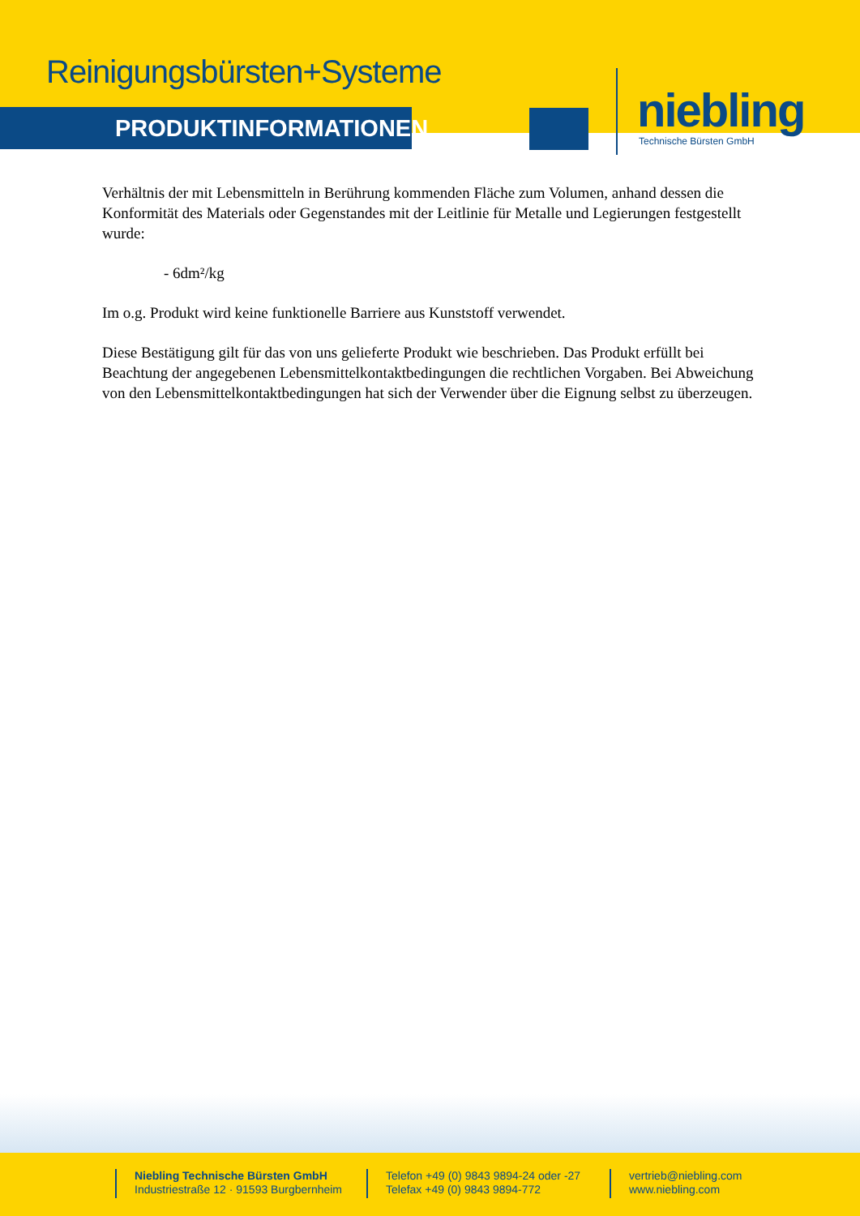Reinigungsbürsten+Systeme
PRODUKTINFORMATIONEN niebling
Technische Bürsten GmbH
Verhältnis der mit Lebensmitteln in Berührung kommenden Fläche zum Volumen, anhand dessen die Konformität des Materials oder Gegenstandes mit der Leitlinie für Metalle und Legierungen festgestellt wurde:
- 6dm²/kg
Im o.g. Produkt wird keine funktionelle Barriere aus Kunststoff verwendet.
Diese Bestätigung gilt für das von uns gelieferte Produkt wie beschrieben. Das Produkt erfüllt bei Beachtung der angegebenen Lebensmittelkontaktbedingungen die rechtlichen Vorgaben. Bei Abweichung von den Lebensmittelkontaktbedingungen hat sich der Verwender über die Eignung selbst zu überzeugen.
Niebling Technische Bürsten GmbH
Industriestraße 12 · 91593 Burgbernheim
Telefon +49 (0) 9843 9894-24 oder -27
Telefax +49 (0) 9843 9894-772
vertrieb@niebling.com
www.niebling.com